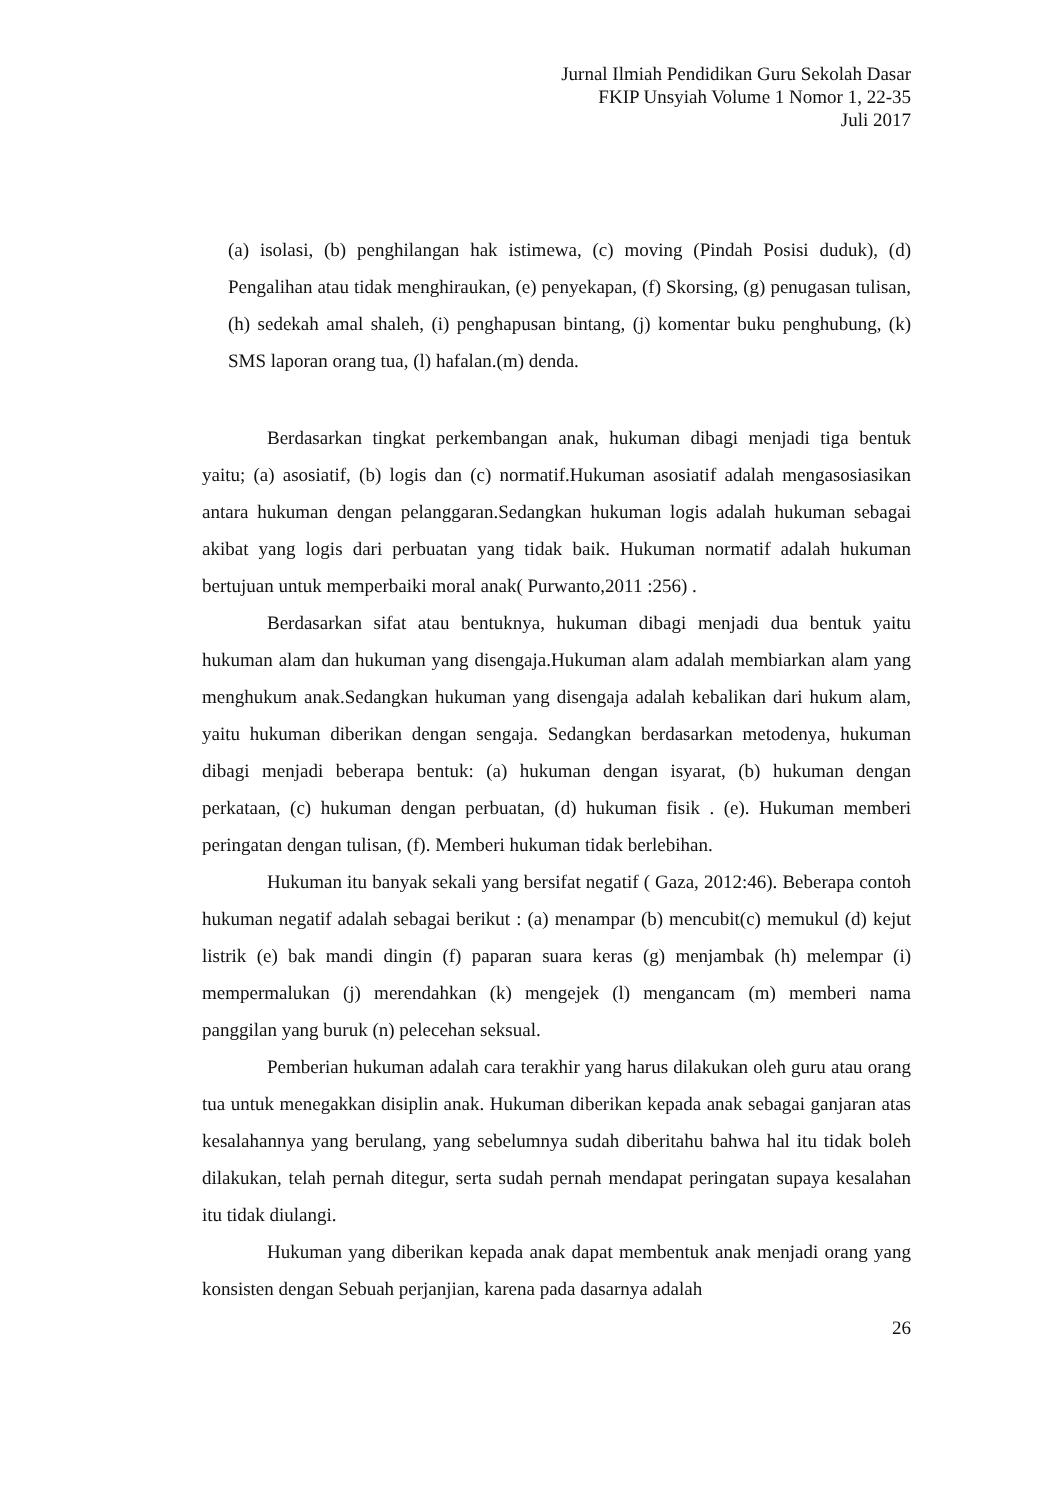Jurnal Ilmiah Pendidikan Guru Sekolah Dasar
FKIP Unsyiah Volume 1 Nomor 1, 22-35
Juli 2017
(a) isolasi, (b) penghilangan hak istimewa, (c) moving (Pindah Posisi duduk), (d) Pengalihan atau tidak menghiraukan, (e) penyekapan, (f) Skorsing, (g) penugasan tulisan, (h) sedekah amal shaleh, (i) penghapusan bintang, (j) komentar buku penghubung, (k) SMS laporan orang tua, (l) hafalan.(m) denda.
Berdasarkan tingkat perkembangan anak, hukuman dibagi menjadi tiga bentuk yaitu; (a) asosiatif, (b) logis dan (c) normatif.Hukuman asosiatif adalah mengasosiasikan antara hukuman dengan pelanggaran.Sedangkan hukuman logis adalah hukuman sebagai akibat yang logis dari perbuatan yang tidak baik. Hukuman normatif adalah hukuman bertujuan untuk memperbaiki moral anak( Purwanto,2011 :256) .
Berdasarkan sifat atau bentuknya, hukuman dibagi menjadi dua bentuk yaitu hukuman alam dan hukuman yang disengaja.Hukuman alam adalah membiarkan alam yang menghukum anak.Sedangkan hukuman yang disengaja adalah kebalikan dari hukum alam, yaitu hukuman diberikan dengan sengaja. Sedangkan berdasarkan metodenya, hukuman dibagi menjadi beberapa bentuk: (a) hukuman dengan isyarat, (b) hukuman dengan perkataan, (c) hukuman dengan perbuatan, (d) hukuman fisik . (e). Hukuman memberi peringatan dengan tulisan, (f). Memberi hukuman tidak berlebihan.
Hukuman itu banyak sekali yang bersifat negatif ( Gaza, 2012:46). Beberapa contoh hukuman negatif adalah sebagai berikut : (a) menampar (b) mencubit(c) memukul (d) kejut listrik (e) bak mandi dingin (f) paparan suara keras (g) menjambak (h) melempar (i) mempermalukan (j) merendahkan (k) mengejek (l) mengancam (m) memberi nama panggilan yang buruk (n) pelecehan seksual.
Pemberian hukuman adalah cara terakhir yang harus dilakukan oleh guru atau orang tua untuk menegakkan disiplin anak. Hukuman diberikan kepada anak sebagai ganjaran atas kesalahannya yang berulang, yang sebelumnya sudah diberitahu bahwa hal itu tidak boleh dilakukan, telah pernah ditegur, serta sudah pernah mendapat peringatan supaya kesalahan itu tidak diulangi.
Hukuman yang diberikan kepada anak dapat membentuk anak menjadi orang yang konsisten dengan Sebuah perjanjian, karena pada dasarnya adalah
26